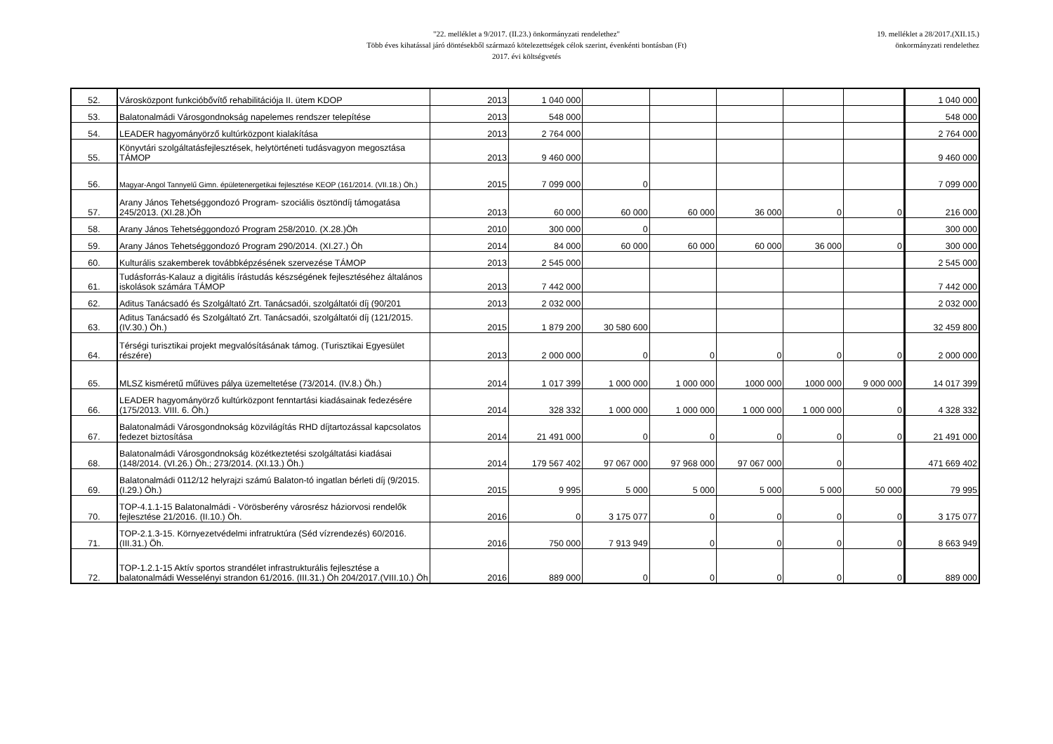"22. melléklet a 9/2017. (II.23.) önkormányzati rendelethez"
Több éves kihatással járó döntésekből származó kötelezettségek célok szerint, évenkénti bontásban (Ft)
2017. évi költségvetés
19. melléklet a 28/2017.(XII.15.)
önkormányzati rendelethez
| 52. | Városközpont funkcióbővítő rehabilitációja II. ütem KDOP | 2013 | 1 040 000 | | | | | | 1 040 000 |
| 53. | Balatonalmádi Városgondnokság napelemes rendszer telepítése | 2013 | 548 000 | | | | | | 548 000 |
| 54. | LEADER hagyományörző kultúrközpont kialakítása | 2013 | 2 764 000 | | | | | | 2 764 000 |
| 55. | Könyvtári szolgáltatásfejlesztések, helytörténeti tudásvagyon megosztása TÁMOP | 2013 | 9 460 000 | | | | | | 9 460 000 |
| 56. | Magyar-Angol Tannyelű Gimn. épületenergetikai fejlesztése KEOP (161/2014. (VII.18.) Öh.) | 2015 | 7 099 000 | 0 | | | | | 7 099 000 |
| 57. | Arany János Tehetséggondozó Program- szociális ösztöndíj támogatása 245/2013. (XI.28.)Öh | 2013 | 60 000 | 60 000 | 60 000 | 36 000 | 0 | 0 | 216 000 |
| 58. | Arany János Tehetséggondozó Program 258/2010. (X.28.)Öh | 2010 | 300 000 | 0 | | | | | 300 000 |
| 59. | Arany János Tehetséggondozó Program 290/2014. (XI.27.) Öh | 2014 | 84 000 | 60 000 | 60 000 | 60 000 | 36 000 | 0 | 300 000 |
| 60. | Kulturális szakemberek továbbképzésének szervezése TÁMOP | 2013 | 2 545 000 | | | | | | 2 545 000 |
| 61. | Tudásforrás-Kalauz a digitális írástudás készségének fejlesztéséhez általános iskolások számára TÁMOP | 2013 | 7 442 000 | | | | | | 7 442 000 |
| 62. | Aditus Tanácsadó és Szolgáltató Zrt. Tanácsadói, szolgáltatói díj (90/201 | 2013 | 2 032 000 | | | | | | 2 032 000 |
| 63. | Aditus Tanácsadó és Szolgáltató Zrt. Tanácsadói, szolgáltatói díj (121/2015. (IV.30.) Öh.) | 2015 | 1 879 200 | 30 580 600 | | | | | 32 459 800 |
| 64. | Térségi turisztikai projekt megvalósításának támog. (Turisztikai Egyesület részére) | 2013 | 2 000 000 | 0 | 0 | 0 | 0 | 0 | 2 000 000 |
| 65. | MLSZ kisméretű műfüves pálya üzemeltetése (73/2014. (IV.8.) Öh.) | 2014 | 1 017 399 | 1 000 000 | 1 000 000 | 1000 000 | 1000 000 | 9 000 000 | 14 017 399 |
| 66. | LEADER hagyományörző kultúrközpont fenntartási kiadásainak fedezésére (175/2013. VIII. 6. Öh.) | 2014 | 328 332 | 1 000 000 | 1 000 000 | 1 000 000 | 1 000 000 | 0 | 4 328 332 |
| 67. | Balatonalmádi Városgondnokság közvilágítás RHD díjtartozással kapcsolatos fedezet biztosítása | 2014 | 21 491 000 | 0 | 0 | 0 | 0 | 0 | 21 491 000 |
| 68. | Balatonalmádi Városgondnokság közétkeztetési szolgáltatási kiadásai (148/2014. (VI.26.) Öh.; 273/2014. (XI.13.) Öh.) | 2014 | 179 567 402 | 97 067 000 | 97 968 000 | 97 067 000 | 0 | | 471 669 402 |
| 69. | Balatonalmádi 0112/12 helyrajzi számú Balaton-tó ingatlan bérleti díj (9/2015. (I.29.) Öh.) | 2015 | 9 995 | 5 000 | 5 000 | 5 000 | 5 000 | 50 000 | 79 995 |
| 70. | TOP-4.1.1-15 Balatonalmádi - Vörösberény városrész háziorvosi rendelők fejlesztése 21/2016. (II.10.) Öh. | 2016 | 0 | 3 175 077 | 0 | 0 | 0 | 0 | 3 175 077 |
| 71. | TOP-2.1.3-15. Környezetvédelmi infratruktúra (Séd vízrendezés) 60/2016. (III.31.) Öh. | 2016 | 750 000 | 7 913 949 | 0 | 0 | 0 | 0 | 8 663 949 |
| 72. | TOP-1.2.1-15 Aktív sportos strandélet infrastrukturális fejlesztése a balatonalmádi Wesselényi strandon 61/2016. (III.31.) Öh 204/2017.(VIII.10.) Öh | 2016 | 889 000 | 0 | 0 | 0 | 0 | 0 | 889 000 |